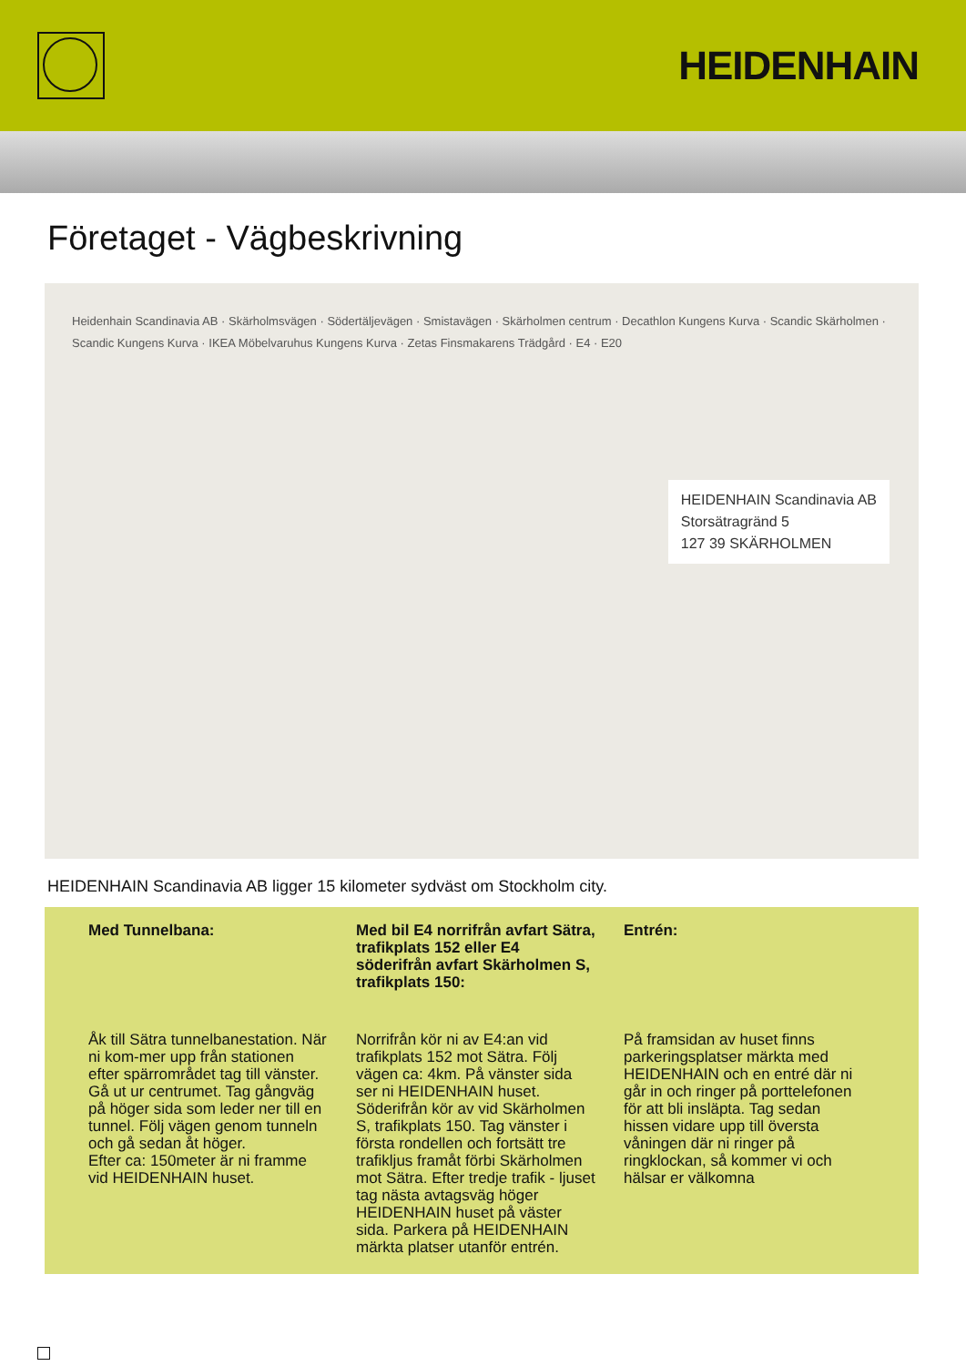HEIDENHAIN
Företaget - Vägbeskrivning
Heidenhain Scandinavia AB · Skärholmsvägen · Södertäljevägen · Smistavägen · Skärholmen centrum · Decathlon Kungens Kurva · Scandic Skärholmen · Scandic Kungens Kurva · IKEA Möbelvaruhus Kungens Kurva · Zetas Finsmakarens Trädgård · E4 · E20
HEIDENHAIN Scandinavia AB
Storsätragränd 5
127 39 SKÄRHOLMEN
HEIDENHAIN Scandinavia AB ligger 15 kilometer sydväst om Stockholm city.
Med Tunnelbana:
Åk till Sätra tunnelbanestation. När ni kom-mer upp från stationen efter spärrområdet tag till vänster. Gå ut ur centrumet. Tag gångväg på höger sida som leder ner till en tunnel. Följ vägen genom tunneln och gå sedan åt höger.
Efter ca: 150meter är ni framme vid HEIDENHAIN huset.
Med bil E4 norrifrån avfart Sätra, trafikplats 152 eller E4 söderifrån avfart Skärholmen S, trafikplats 150:
Norrifrån kör ni av E4:an vid trafikplats 152 mot Sätra. Följ vägen ca: 4km. På vänster sida ser ni HEIDENHAIN huset. Söderifrån kör av vid Skärholmen S, trafikplats 150. Tag vänster i första rondellen och fortsätt tre trafikljus framåt förbi Skärholmen mot Sätra. Efter tredje trafik - ljuset tag nästa avtagsväg höger HEIDENHAIN huset på väster sida. Parkera på HEIDENHAIN märkta platser utanför entrén.
Entrén:
På framsidan av huset finns parkeringsplatser märkta med HEIDENHAIN och en entré där ni går in och ringer på porttelefonen för att bli insläpta. Tag sedan hissen vidare upp till översta våningen där ni ringer på ringklockan, så kommer vi och hälsar er välkomna